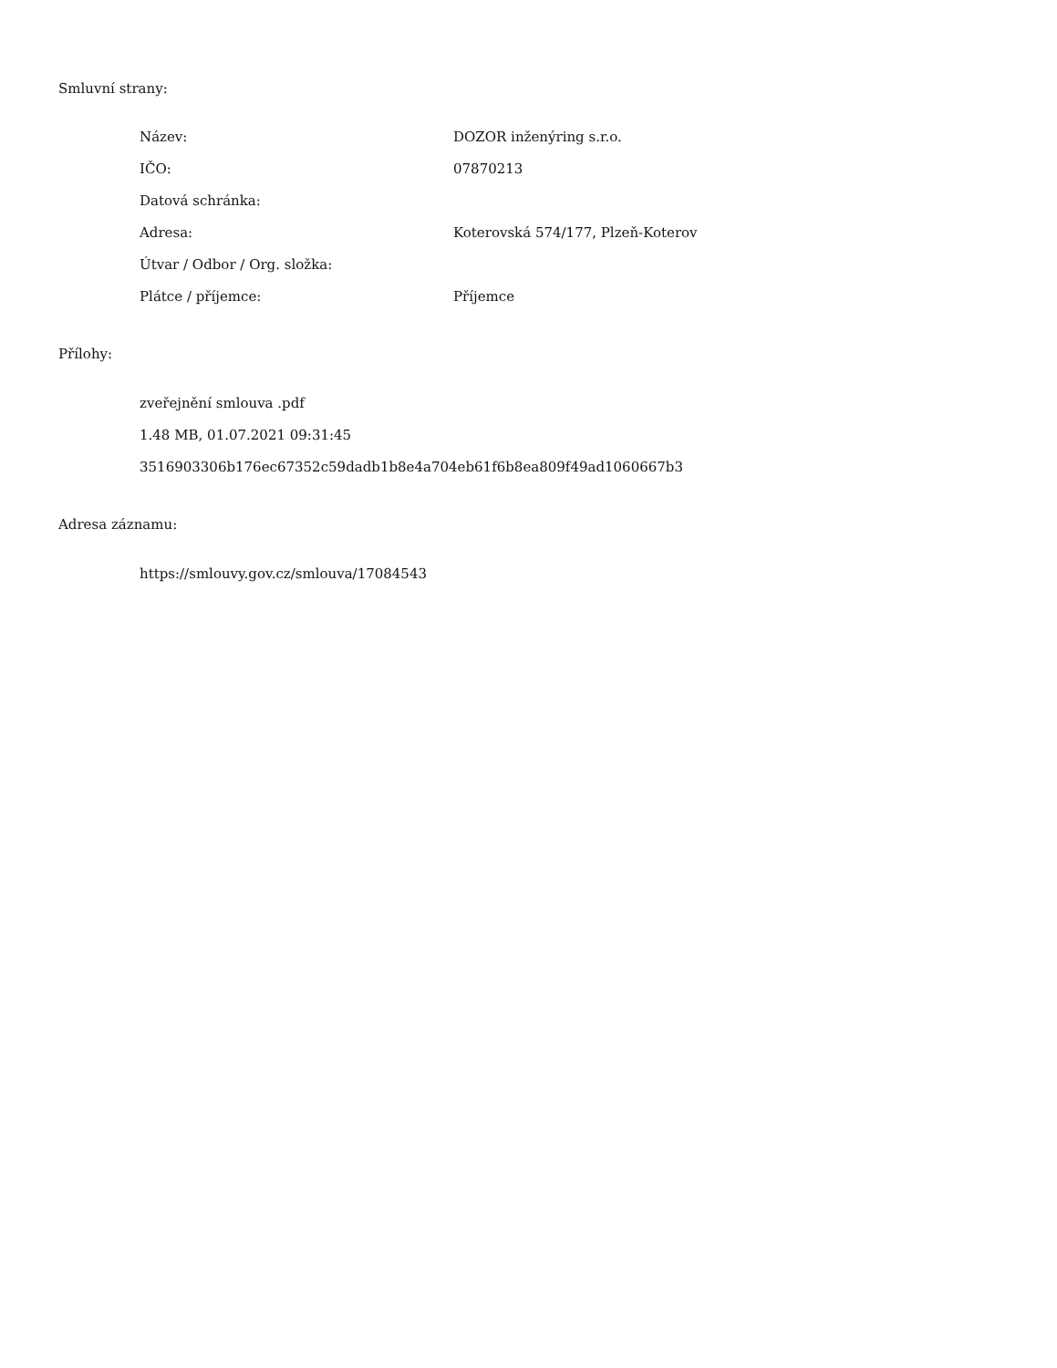Smluvní strany:
| Název: | DOZOR inženýring s.r.o. |
| IČO: | 07870213 |
| Datová schránka: | |
| Adresa: | Koterovská 574/177, Plzeň-Koterov |
| Útvar / Odbor / Org. složka: | |
| Plátce / příjemce: | Příjemce |
Přílohy:
zveřejnění smlouva .pdf
1.48 MB, 01.07.2021 09:31:45
3516903306b176ec67352c59dadb1b8e4a704eb61f6b8ea809f49ad1060667b3
Adresa záznamu:
https://smlouvy.gov.cz/smlouva/17084543